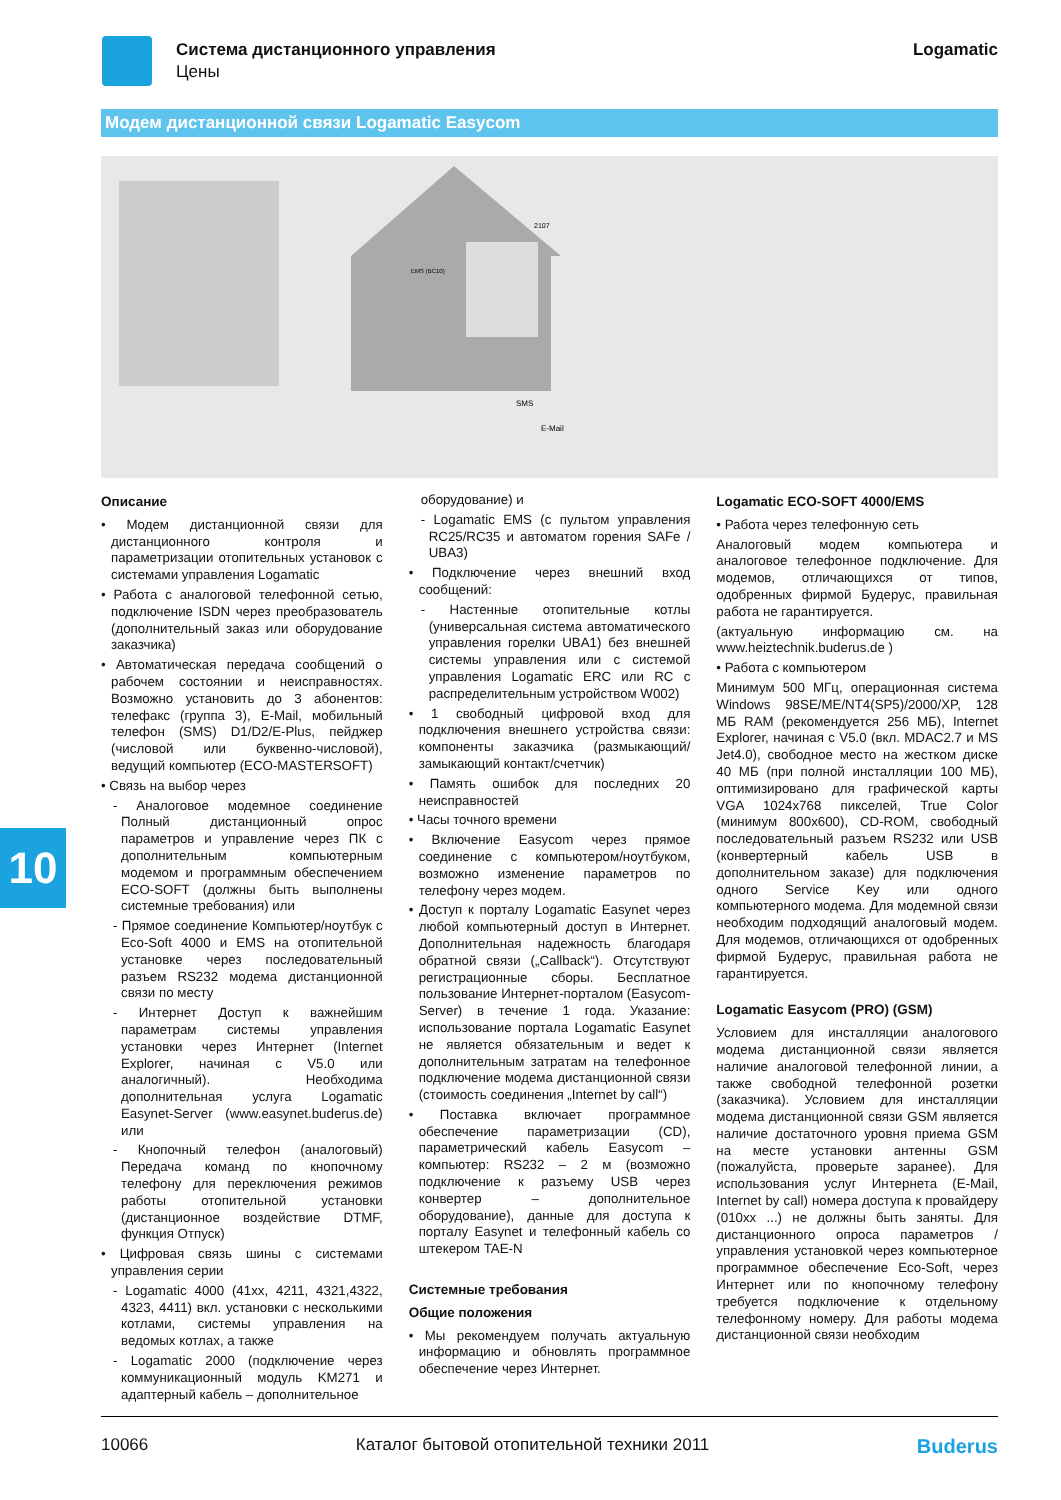Система дистанционного управления
Цены
Logamatic
Модем дистанционной связи Logamatic Easycom
2107
EMS (BC10)
SMS
E-Mail
Описание
• Модем дистанционной связи для дистанционного контроля и параметризации отопительных установок с системами управления Logamatic
• Работа с аналоговой телефонной сетью, подключение ISDN через преобразователь (дополнительный заказ или оборудование заказчика)
• Автоматическая передача сообщений о рабочем состоянии и неисправностях. Возможно установить до 3 абонентов: телефакс (группа 3), E-Mail, мобильный телефон (SMS) D1/D2/E-Plus, пейджер (числовой или буквенно-числовой), ведущий компьютер (ECO-MASTERSOFT)
• Связь на выбор через
- Аналоговое модемное соединение Полный дистанционный опрос параметров и управление через ПК с дополнительным компьютерным модемом и программным обеспечением ECO-SOFT (должны быть выполнены системные требования) или
- Прямое соединение Компьютер/ноутбук с Eco-Soft 4000 и EMS на отопительной установке через последовательный разъем RS232 модема дистанционной связи по месту
- Интернет Доступ к важнейшим параметрам системы управления установки через Интернет (Internet Explorer, начиная с V5.0 или аналогичный). Необходима дополнительная услуга Logamatic Easynet-Server (www.easynet.buderus.de) или
- Кнопочный телефон (аналоговый) Передача команд по кнопочному телефону для переключения режимов работы отопительной установки (дистанционное воздействие DTMF, функция Отпуск)
• Цифровая связь шины с системами управления серии
- Logamatic 4000 (41xx, 4211, 4321,4322, 4323, 4411) вкл. установки с несколькими котлами, системы управления на ведомых котлах, а также
- Logamatic 2000 (подключение через коммуникационный модуль KM271 и адаптерный кабель – дополнительное
оборудование) и
- Logamatic EMS (с пультом управления RC25/RC35 и автоматом горения SAFe / UBA3)
• Подключение через внешний вход сообщений:
- Настенные отопительные котлы (универсальная система автоматического управления горелки UBA1) без внешней системы управления или с системой управления Logamatic ERC или RC с распределительным устройством W002)
• 1 свободный цифровой вход для подключения внешнего устройства связи: компоненты заказчика (размыкающий/замыкающий контакт/счетчик)
• Память ошибок для последних 20 неисправностей
• Часы точного времени
• Включение Easycom через прямое соединение с компьютером/ноутбуком, возможно изменение параметров по телефону через модем.
• Доступ к порталу Logamatic Easynet через любой компьютерный доступ в Интернет. Дополнительная надежность благодаря обратной связи („Callback“). Отсутствуют регистрационные сборы. Бесплатное пользование Интернет-порталом (Easycom-Server) в течение 1 года. Указание: использование портала Logamatic Easynet не является обязательным и ведет к дополнительным затратам на телефонное подключение модема дистанционной связи (стоимость соединения „Internet by call“)
• Поставка включает программное обеспечение параметризации (CD), параметрический кабель Easycom – компьютер: RS232 – 2 м (возможно подключение к разъему USB через конвертер – дополнительное оборудование), данные для доступа к порталу Easynet и телефонный кабель со штекером TAE-N
Системные требования
Общие положения
• Мы рекомендуем получать актуальную информацию и обновлять программное обеспечение через Интернет.
Logamatic ECO-SOFT 4000/EMS
• Работа через телефонную сеть
Аналоговый модем компьютера и аналоговое телефонное подключение. Для модемов, отличающихся от типов, одобренных фирмой Будерус, правильная работа не гарантируется.
(актуальную информацию см. на www.heiztechnik.buderus.de )
• Работа с компьютером
Минимум 500 МГц, операционная система Windows 98SE/ME/NT4(SP5)/2000/XP, 128 МБ RAM (рекомендуется 256 МБ), Internet Explorer, начиная с V5.0 (вкл. MDAC2.7 и MS Jet4.0), свободное место на жестком диске 40 МБ (при полной инсталляции 100 МБ), оптимизировано для графической карты VGA 1024x768 пикселей, True Color (минимум 800x600), CD-ROM, свободный последовательный разъем RS232 или USB (конвертерный кабель USB в дополнительном заказе) для подключения одного Service Key или одного компьютерного модема. Для модемной связи необходим подходящий аналоговый модем. Для модемов, отличающихся от одобренных фирмой Будерус, правильная работа не гарантируется.
Logamatic Easycom (PRO) (GSM)
Условием для инсталляции аналогового модема дистанционной связи является наличие аналоговой телефонной линии, а также свободной телефонной розетки (заказчика). Условием для инсталляции модема дистанционной связи GSM является наличие достаточного уровня приема GSM на месте установки антенны GSM (пожалуйста, проверьте заранее). Для использования услуг Интернета (E-Mail, Internet by call) номера доступа к провайдеру (010xx ...) не должны быть заняты. Для дистанционного опроса параметров / управления установкой через компьютерное программное обеспечение Eco-Soft, через Интернет или по кнопочному телефону требуется подключение к отдельному телефонному номеру. Для работы модема дистанционной связи необходим
10
10066 Каталог бытовой отопительной техники 2011 Buderus